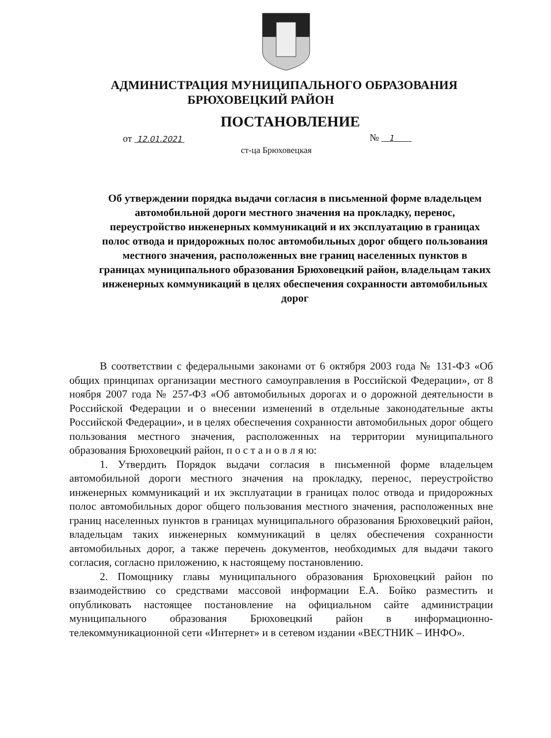АДМИНИСТРАЦИЯ МУНИЦИПАЛЬНОГО ОБРАЗОВАНИЯ
БРЮХОВЕЦКИЙ РАЙОН
ПОСТАНОВЛЕНИЕ
от 12.01.2021 № 1
ст-ца Брюховецкая
Об утверждении порядка выдачи согласия в письменной форме владельцем автомобильной дороги местного значения на прокладку, перенос, переустройство инженерных коммуникаций и их эксплуатацию в границах полос отвода и придорожных полос автомобильных дорог общего пользования местного значения, расположенных вне границ населенных пунктов в границах муниципального образования Брюховецкий район, владельцам таких инженерных коммуникаций в целях обеспечения сохранности автомобильных дорог
В соответствии с федеральными законами от 6 октября 2003 года № 131-ФЗ «Об общих принципах организации местного самоуправления в Российской Федерации», от 8 ноября 2007 года № 257-ФЗ «Об автомобильных дорогах и о дорожной деятельности в Российской Федерации и о внесении изменений в отдельные законодательные акты Российской Федерации», и в целях обеспечения сохранности автомобильных дорог общего пользования местного значения, расположенных на территории муниципального образования Брюховецкий район, п о с т а н о в л я ю:
1. Утвердить Порядок выдачи согласия в письменной форме владельцем автомобильной дороги местного значения на прокладку, перенос, переустройство инженерных коммуникаций и их эксплуатации в границах полос отвода и придорожных полос автомобильных дорог общего пользования местного значения, расположенных вне границ населенных пунктов в границах муниципального образования Брюховецкий район, владельцам таких инженерных коммуникаций в целях обеспечения сохранности автомобильных дорог, а также перечень документов, необходимых для выдачи такого согласия, согласно приложению, к настоящему постановлению.
2. Помощнику главы муниципального образования Брюховецкий район по взаимодействию со средствами массовой информации Е.А. Бойко разместить и опубликовать настоящее постановление на официальном сайте администрации муниципального образования Брюховецкий район в информационно-телекоммуникационной сети «Интернет» и в сетевом издании «ВЕСТНИК – ИНФО».